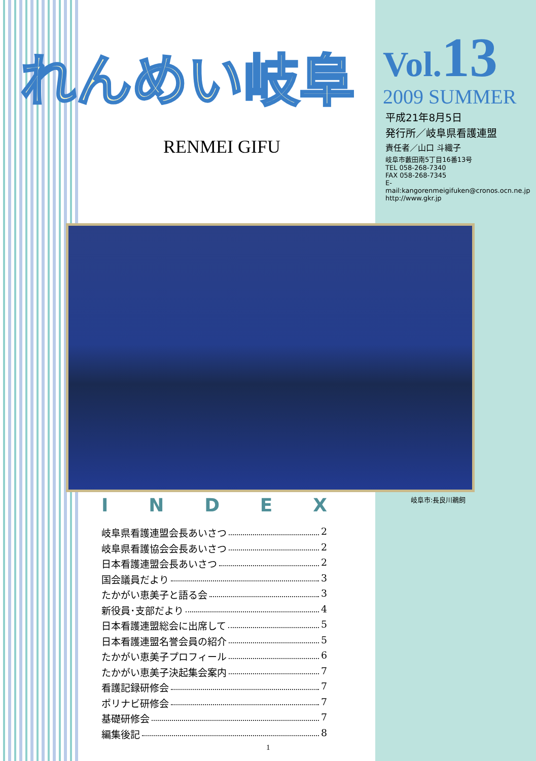れんめい岐阜
RENMEI GIFU
Vol.13
2009 SUMMER
平成21年8月5日
発行所／岐阜県看護連盟
責任者／山口 斗織子
岐阜市藪田南5丁目16番13号
TEL 058-268-7340
FAX 058-268-7345
E-mail:kangorenmeigifuken@cronos.ocn.ne.jp
http://www.gkr.jp
岐阜市:長良川鵜飼
INDEX
岐阜県看護連盟会長あいさつ 2
岐阜県看護協会会長あいさつ 2
日本看護連盟会長あいさつ 2
国会議員だより 3
たかがい恵美子と語る会 3
新役員･支部だより 4
日本看護連盟総会に出席して 5
日本看護連盟名誉会員の紹介 5
たかがい恵美子プロフィール 6
たかがい恵美子決起集会案内 7
看護記録研修会 7
ポリナビ研修会 7
基礎研修会 7
編集後記 8
1